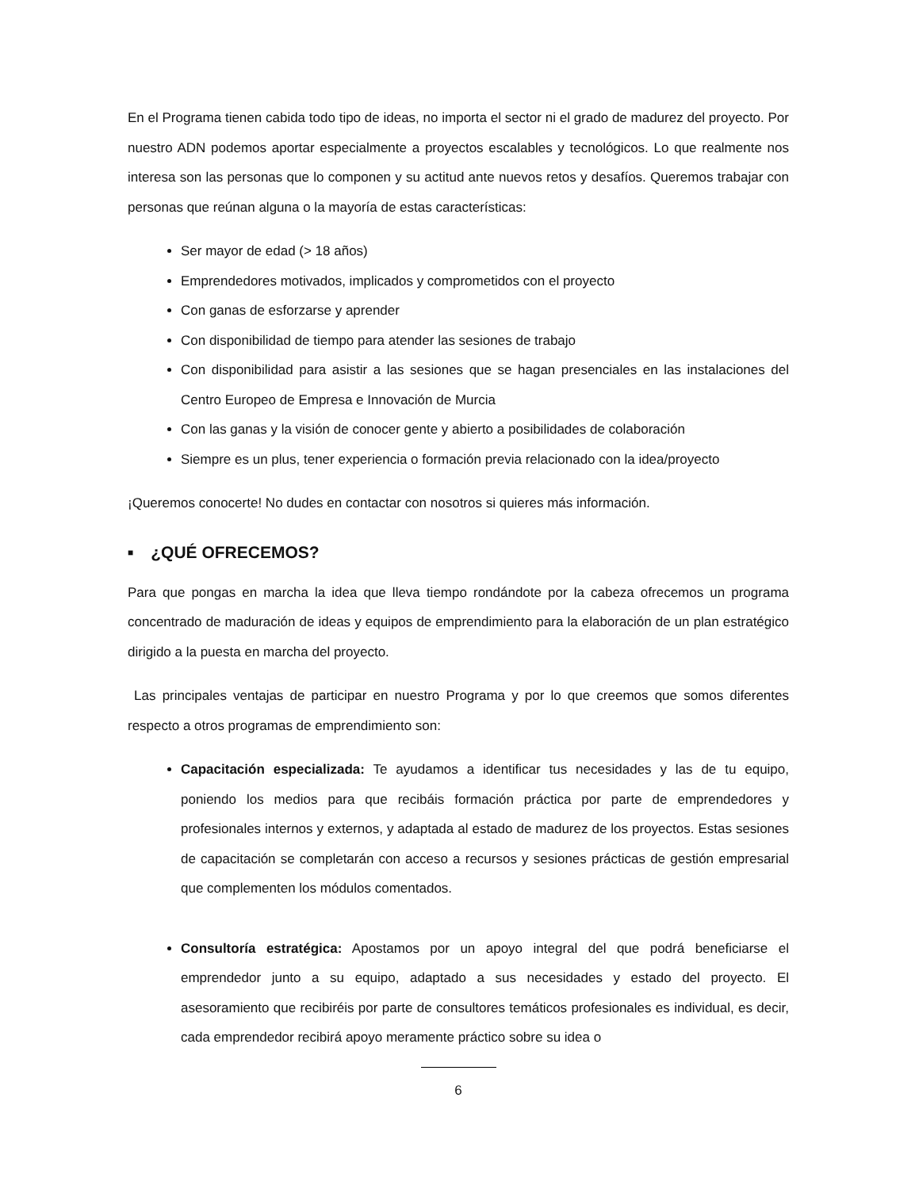En el Programa tienen cabida todo tipo de ideas, no importa el sector ni el grado de madurez del proyecto. Por nuestro ADN podemos aportar especialmente a proyectos escalables y tecnológicos. Lo que realmente nos interesa son las personas que lo componen y su actitud ante nuevos retos y desafíos. Queremos trabajar con personas que reúnan alguna o la mayoría de estas características:
Ser mayor de edad (> 18 años)
Emprendedores motivados, implicados y comprometidos con el proyecto
Con ganas de esforzarse y aprender
Con disponibilidad de tiempo para atender las sesiones de trabajo
Con disponibilidad para asistir a las sesiones que se hagan presenciales en las instalaciones del Centro Europeo de Empresa e Innovación de Murcia
Con las ganas y la visión de conocer gente y abierto a posibilidades de colaboración
Siempre es un plus, tener experiencia o formación previa relacionado con la idea/proyecto
¡Queremos conocerte! No dudes en contactar con nosotros si quieres más información.
■ ¿QUÉ OFRECEMOS?
Para que pongas en marcha la idea que lleva tiempo rondándote por la cabeza ofrecemos un programa concentrado de maduración de ideas y equipos de emprendimiento para la elaboración de un plan estratégico dirigido a la puesta en marcha del proyecto.
Las principales ventajas de participar en nuestro Programa y por lo que creemos que somos diferentes respecto a otros programas de emprendimiento son:
Capacitación especializada: Te ayudamos a identificar tus necesidades y las de tu equipo, poniendo los medios para que recibáis formación práctica por parte de emprendedores y profesionales internos y externos, y adaptada al estado de madurez de los proyectos. Estas sesiones de capacitación se completarán con acceso a recursos y sesiones prácticas de gestión empresarial que complementen los módulos comentados.
Consultoría estratégica: Apostamos por un apoyo integral del que podrá beneficiarse el emprendedor junto a su equipo, adaptado a sus necesidades y estado del proyecto. El asesoramiento que recibiréis por parte de consultores temáticos profesionales es individual, es decir, cada emprendedor recibirá apoyo meramente práctico sobre su idea o
6